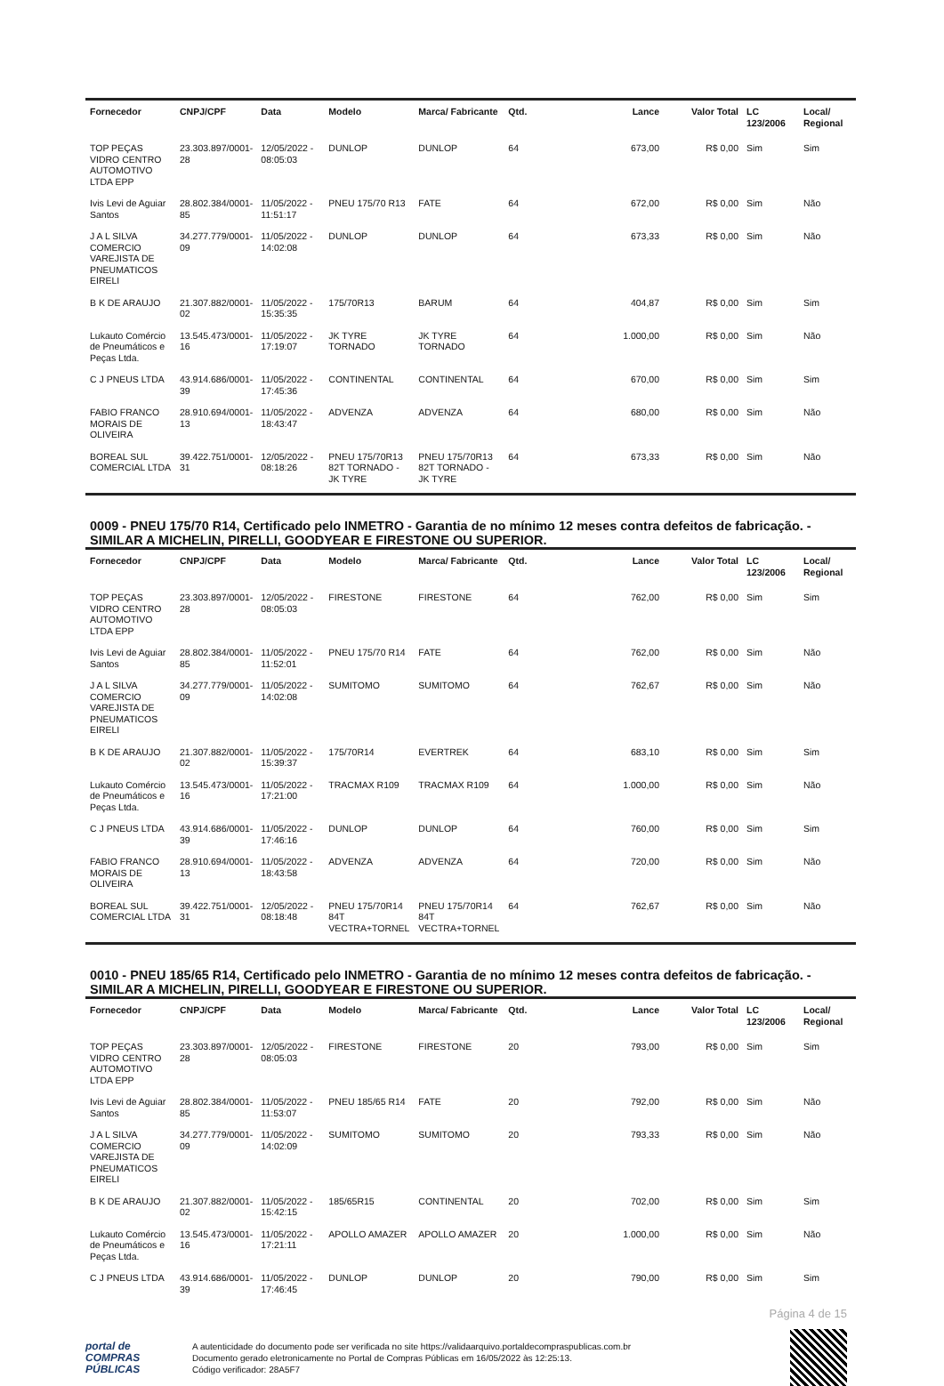| Fornecedor | CNPJ/CPF | Data | Modelo | Marca/ Fabricante | Qtd. | Lance | Valor Total | LC 123/2006 | Local/ Regional |
| --- | --- | --- | --- | --- | --- | --- | --- | --- | --- |
| TOP PEÇAS VIDRO CENTRO AUTOMOTIVO LTDA EPP | 23.303.897/0001-28 | 12/05/2022 - 08:05:03 | DUNLOP | DUNLOP | 64 | 673,00 | R$ 0,00 | Sim | Sim |
| Ivis Levi de Aguiar Santos | 28.802.384/0001-85 | 11/05/2022 - 11:51:17 | PNEU 175/70 R13 | FATE | 64 | 672,00 | R$ 0,00 | Sim | Não |
| J A L SILVA COMERCIO VAREJISTA DE PNEUMATICOS EIRELI | 34.277.779/0001-09 | 11/05/2022 - 14:02:08 | DUNLOP | DUNLOP | 64 | 673,33 | R$ 0,00 | Sim | Não |
| B K DE ARAUJO | 21.307.882/0001-02 | 11/05/2022 - 15:35:35 | 175/70R13 | BARUM | 64 | 404,87 | R$ 0,00 | Sim | Sim |
| Lukauto Comércio de Pneumáticos e Peças Ltda. | 13.545.473/0001-16 | 11/05/2022 - 17:19:07 | JK TYRE TORNADO | JK TYRE TORNADO | 64 | 1.000,00 | R$ 0,00 | Sim | Não |
| C J PNEUS LTDA | 43.914.686/0001-39 | 11/05/2022 - 17:45:36 | CONTINENTAL | CONTINENTAL | 64 | 670,00 | R$ 0,00 | Sim | Sim |
| FABIO FRANCO MORAIS DE OLIVEIRA | 28.910.694/0001-13 | 11/05/2022 - 18:43:47 | ADVENZA | ADVENZA | 64 | 680,00 | R$ 0,00 | Sim | Não |
| BOREAL SUL COMERCIAL LTDA | 39.422.751/0001-31 | 12/05/2022 - 08:18:26 | PNEU 175/70R13 82T TORNADO - JK TYRE | PNEU 175/70R13 82T TORNADO - JK TYRE | 64 | 673,33 | R$ 0,00 | Sim | Não |
0009 - PNEU 175/70 R14, Certificado pelo INMETRO - Garantia de no mínimo 12 meses contra defeitos de fabricação. - SIMILAR A MICHELIN, PIRELLI, GOODYEAR E FIRESTONE OU SUPERIOR.
| Fornecedor | CNPJ/CPF | Data | Modelo | Marca/ Fabricante | Qtd. | Lance | Valor Total | LC 123/2006 | Local/ Regional |
| --- | --- | --- | --- | --- | --- | --- | --- | --- | --- |
| TOP PEÇAS VIDRO CENTRO AUTOMOTIVO LTDA EPP | 23.303.897/0001-28 | 12/05/2022 - 08:05:03 | FIRESTONE | FIRESTONE | 64 | 762,00 | R$ 0,00 | Sim | Sim |
| Ivis Levi de Aguiar Santos | 28.802.384/0001-85 | 11/05/2022 - 11:52:01 | PNEU 175/70 R14 | FATE | 64 | 762,00 | R$ 0,00 | Sim | Não |
| J A L SILVA COMERCIO VAREJISTA DE PNEUMATICOS EIRELI | 34.277.779/0001-09 | 11/05/2022 - 14:02:08 | SUMITOMO | SUMITOMO | 64 | 762,67 | R$ 0,00 | Sim | Não |
| B K DE ARAUJO | 21.307.882/0001-02 | 11/05/2022 - 15:39:37 | 175/70R14 | EVERTREK | 64 | 683,10 | R$ 0,00 | Sim | Sim |
| Lukauto Comércio de Pneumáticos e Peças Ltda. | 13.545.473/0001-16 | 11/05/2022 - 17:21:00 | TRACMAX R109 | TRACMAX R109 | 64 | 1.000,00 | R$ 0,00 | Sim | Não |
| C J PNEUS LTDA | 43.914.686/0001-39 | 11/05/2022 - 17:46:16 | DUNLOP | DUNLOP | 64 | 760,00 | R$ 0,00 | Sim | Sim |
| FABIO FRANCO MORAIS DE OLIVEIRA | 28.910.694/0001-13 | 11/05/2022 - 18:43:58 | ADVENZA | ADVENZA | 64 | 720,00 | R$ 0,00 | Sim | Não |
| BOREAL SUL COMERCIAL LTDA | 39.422.751/0001-31 | 12/05/2022 - 08:18:48 | PNEU 175/70R14 84T VECTRA+TORNEL | PNEU 175/70R14 84T VECTRA+TORNEL | 64 | 762,67 | R$ 0,00 | Sim | Não |
0010 - PNEU 185/65 R14, Certificado pelo INMETRO - Garantia de no mínimo 12 meses contra defeitos de fabricação. - SIMILAR A MICHELIN, PIRELLI, GOODYEAR E FIRESTONE OU SUPERIOR.
| Fornecedor | CNPJ/CPF | Data | Modelo | Marca/ Fabricante | Qtd. | Lance | Valor Total | LC 123/2006 | Local/ Regional |
| --- | --- | --- | --- | --- | --- | --- | --- | --- | --- |
| TOP PEÇAS VIDRO CENTRO AUTOMOTIVO LTDA EPP | 23.303.897/0001-28 | 12/05/2022 - 08:05:03 | FIRESTONE | FIRESTONE | 20 | 793,00 | R$ 0,00 | Sim | Sim |
| Ivis Levi de Aguiar Santos | 28.802.384/0001-85 | 11/05/2022 - 11:53:07 | PNEU 185/65 R14 | FATE | 20 | 792,00 | R$ 0,00 | Sim | Não |
| J A L SILVA COMERCIO VAREJISTA DE PNEUMATICOS EIRELI | 34.277.779/0001-09 | 11/05/2022 - 14:02:09 | SUMITOMO | SUMITOMO | 20 | 793,33 | R$ 0,00 | Sim | Não |
| B K DE ARAUJO | 21.307.882/0001-02 | 11/05/2022 - 15:42:15 | 185/65R15 | CONTINENTAL | 20 | 702,00 | R$ 0,00 | Sim | Sim |
| Lukauto Comércio de Pneumáticos e Peças Ltda. | 13.545.473/0001-16 | 11/05/2022 - 17:21:11 | APOLLO AMAZER | APOLLO AMAZER | 20 | 1.000,00 | R$ 0,00 | Sim | Não |
| C J PNEUS LTDA | 43.914.686/0001-39 | 11/05/2022 - 17:46:45 | DUNLOP | DUNLOP | 20 | 790,00 | R$ 0,00 | Sim | Sim |
Página 4 de 15
portal de
COMPRAS
PÚBLICAS
A autenticidade do documento pode ser verificada no site https://validaarquivo.portaldecompraspublicas.com.br
Documento gerado eletronicamente no Portal de Compras Públicas em 16/05/2022 às 12:25:13.
Código verificador: 28A5F7